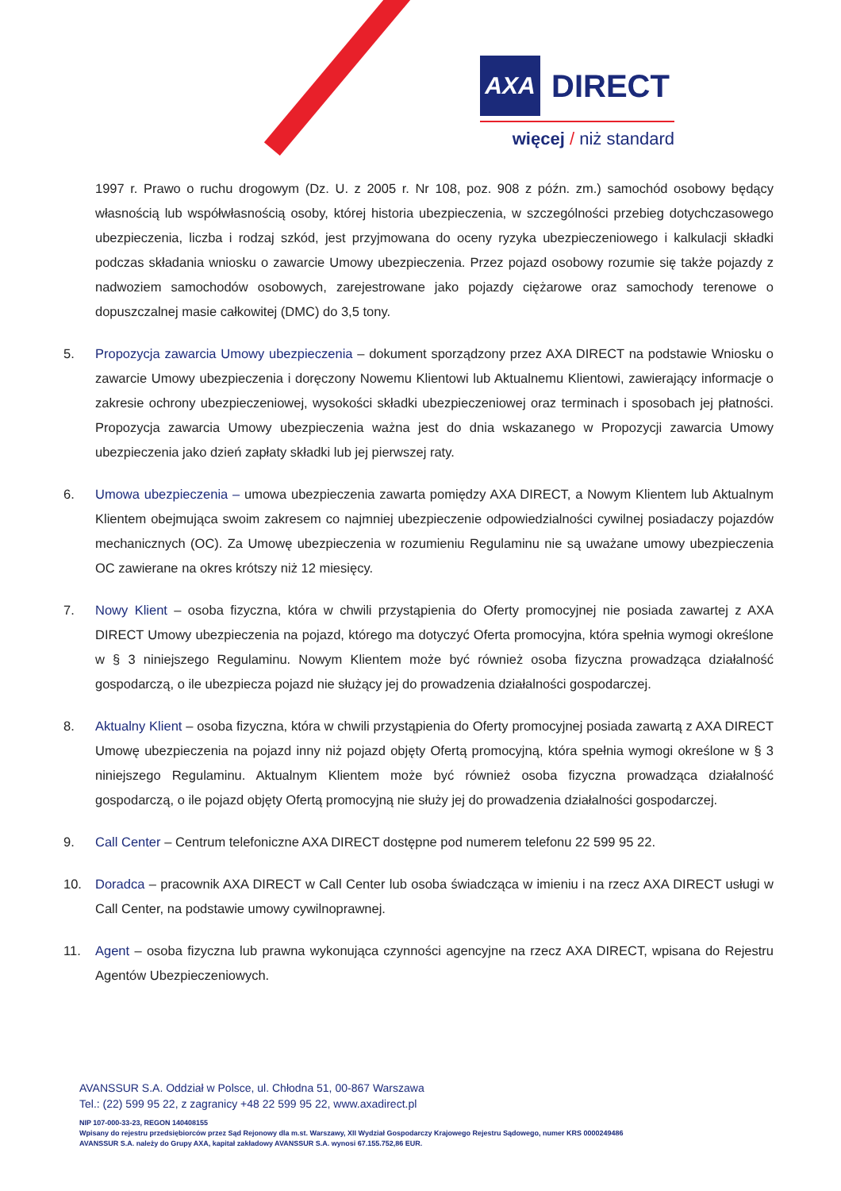AXA DIRECT
więcej / niż standard
1997 r. Prawo o ruchu drogowym (Dz. U. z 2005 r. Nr 108, poz. 908 z późn. zm.) samochód osobowy będący własnością lub współwłasnością osoby, której historia ubezpieczenia, w szczególności przebieg dotychczasowego ubezpieczenia, liczba i rodzaj szkód, jest przyjmowana do oceny ryzyka ubezpieczeniowego i kalkulacji składki podczas składania wniosku o zawarcie Umowy ubezpieczenia. Przez pojazd osobowy rozumie się także pojazdy z nadwoziem samochodów osobowych, zarejestrowane jako pojazdy ciężarowe oraz samochody terenowe o dopuszczalnej masie całkowitej (DMC) do 3,5 tony.
5. Propozycja zawarcia Umowy ubezpieczenia – dokument sporządzony przez AXA DIRECT na podstawie Wniosku o zawarcie Umowy ubezpieczenia i doręczony Nowemu Klientowi lub Aktualnemu Klientowi, zawierający informacje o zakresie ochrony ubezpieczeniowej, wysokości składki ubezpieczeniowej oraz terminach i sposobach jej płatności. Propozycja zawarcia Umowy ubezpieczenia ważna jest do dnia wskazanego w Propozycji zawarcia Umowy ubezpieczenia jako dzień zapłaty składki lub jej pierwszej raty.
6. Umowa ubezpieczenia – umowa ubezpieczenia zawarta pomiędzy AXA DIRECT, a Nowym Klientem lub Aktualnym Klientem obejmująca swoim zakresem co najmniej ubezpieczenie odpowiedzialności cywilnej posiadaczy pojazdów mechanicznych (OC). Za Umowę ubezpieczenia w rozumieniu Regulaminu nie są uważane umowy ubezpieczenia OC zawierane na okres krótszy niż 12 miesięcy.
7. Nowy Klient – osoba fizyczna, która w chwili przystąpienia do Oferty promocyjnej nie posiada zawartej z AXA DIRECT Umowy ubezpieczenia na pojazd, którego ma dotyczyć Oferta promocyjna, która spełnia wymogi określone w § 3 niniejszego Regulaminu. Nowym Klientem może być również osoba fizyczna prowadząca działalność gospodarczą, o ile ubezpiecza pojazd nie służący jej do prowadzenia działalności gospodarczej.
8. Aktualny Klient – osoba fizyczna, która w chwili przystąpienia do Oferty promocyjnej posiada zawartą z AXA DIRECT Umowę ubezpieczenia na pojazd inny niż pojazd objęty Ofertą promocyjną, która spełnia wymogi określone w § 3 niniejszego Regulaminu. Aktualnym Klientem może być również osoba fizyczna prowadząca działalność gospodarczą, o ile pojazd objęty Ofertą promocyjną nie służy jej do prowadzenia działalności gospodarczej.
9. Call Center – Centrum telefoniczne AXA DIRECT dostępne pod numerem telefonu 22 599 95 22.
10. Doradca – pracownik AXA DIRECT w Call Center lub osoba świadcząca w imieniu i na rzecz AXA DIRECT usługi w Call Center, na podstawie umowy cywilnoprawnej.
11. Agent – osoba fizyczna lub prawna wykonująca czynności agencyjne na rzecz AXA DIRECT, wpisana do Rejestru Agentów Ubezpieczeniowych.
AVANSSUR S.A. Oddział w Polsce, ul. Chłodna 51, 00-867 Warszawa
Tel.: (22) 599 95 22, z zagranicy +48 22 599 95 22, www.axadirect.pl
NIP 107-000-33-23, REGON 140408155
Wpisany do rejestru przedsiębiorców przez Sąd Rejonowy dla m.st. Warszawy, XII Wydział Gospodarczy Krajowego Rejestru Sądowego, numer KRS 0000249486
AVANSSUR S.A. należy do Grupy AXA, kapitał zakładowy AVANSSUR S.A. wynosi 67.155.752,86 EUR.